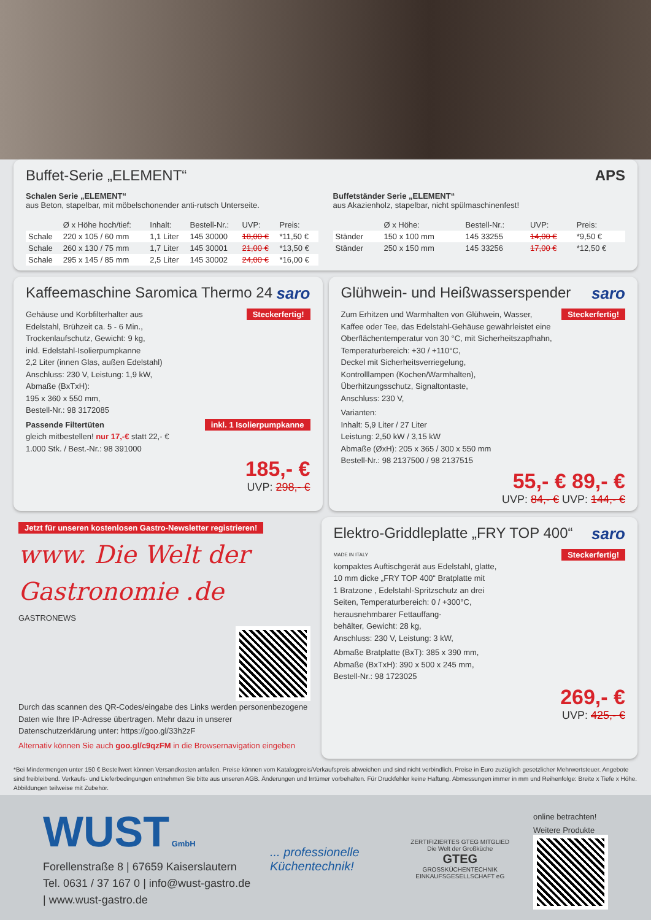Buffet-Serie „ELEMENT“ APS
Schalen Serie „ELEMENT“
aus Beton, stapelbar, mit möbelschonender anti-rutsch Unterseite.
| | Ø x Höhe hoch/tief: | Inhalt: | Bestell-Nr.: | UVP: | Preis: |
| --- | --- | --- | --- | --- | --- |
| Schale | 220 x 105 / 60 mm | 1,1 Liter | 145 30000 | 18,00 € | *11,50 € |
| Schale | 260 x 130 / 75 mm | 1,7 Liter | 145 30001 | 21,00 € | *13,50 € |
| Schale | 295 x 145 / 85 mm | 2,5 Liter | 145 30002 | 24,00 € | *16,00 € |
Buffetständer Serie „ELEMENT“
aus Akazienholz, stapelbar, nicht spülmaschinenfest!
| | Ø x Höhe: | Bestell-Nr.: | UVP: | Preis: |
| --- | --- | --- | --- | --- |
| Ständer | 150 x 100 mm | 145 33255 | 14,00 € | *9,50 € |
| Ständer | 250 x 150 mm | 145 33256 | 17,00 € | *12,50 € |
Kaffeemaschine Saromica Thermo 24 saro
Steckerfertig!
Gehäuse und Korbfilterhalter aus
Edelstahl, Brühzeit ca. 5 - 6 Min.,
Trockenlaufschutz, Gewicht: 9 kg,
inkl. Edelstahl-Isolierpumpkanne
2,2 Liter (innen Glas, außen Edelstahl)
Anschluss: 230 V, Leistung: 1,9 kW,
Abmaße (BxTxH):
195 x 360 x 550 mm,
Bestell-Nr.: 98 3172085
inkl. 1 Isolierpumpkanne
Passende Filtertüten
gleich mitbestellen! nur 17,-€ statt 22,- €
1.000 Stk. / Best.-Nr.: 98 391000
185,- €
UVP: 298,- €
Glühwein- und Heißwasserspender saro
Steckerfertig!
Zum Erhitzen und Warmhalten von Glühwein, Wasser,
Kaffee oder Tee, das Edelstahl-Gehäuse gewährleistet eine
Oberflächentemperatur von 30 °C, mit Sicherheitszapfhahn,
Temperaturbereich: +30 / +110°C,
Deckel mit Sicherheitsverriegelung,
Kontrolllampen (Kochen/Warmhalten),
Überhitzungsschutz, Signaltontaste,
Anschluss: 230 V,
Varianten:
Inhalt: 5,9 Liter / 27 Liter
Leistung: 2,50 kW / 3,15 kW
Abmaße (ØxH): 205 x 365 / 300 x 550 mm
Bestell-Nr.: 98 2137500 / 98 2137515
55,- € 89,- €
UVP: 84,- € UVP: 144,- €
Jetzt für unseren kostenlosen Gastro-Newsletter registrieren!
www. Die Welt der Gastronomie .de
GASTRONEWS
Durch das scannen des QR-Codes/eingabe des Links werden personenbezogene Daten wie Ihre IP-Adresse übertragen. Mehr dazu in unserer Datenschutzerklärung unter: https://goo.gl/33h2zF
Alternativ können Sie auch goo.gl/c9qzFM in die Browsernavigation eingeben
Elektro-Griddleplatte „FRY TOP 400“ saro
MADE IN ITALY Steckerfertig!
kompaktes Auftischgerät aus Edelstahl, glatte,
10 mm dicke „FRY TOP 400“ Bratplatte mit
1 Bratzone , Edelstahl-Spritzschutz an drei
Seiten, Temperaturbereich: 0 / +300°C,
herausnehmbarer Fettauffang-
behälter, Gewicht: 28 kg,
Anschluss: 230 V, Leistung: 3 kW,
Abmaße Bratplatte (BxT): 385 x 390 mm,
Abmaße (BxTxH): 390 x 500 x 245 mm,
Bestell-Nr.: 98 1723025
269,- €
UVP: 425,- €
*Bei Mindermengen unter 150 € Bestellwert können Versandkosten anfallen. Preise können vom Katalogpreis/Verkaufspreis abweichen und sind nicht verbindlich. Preise in Euro zuzüglich gesetzlicher Mehrwertsteuer. Angebote sind freibleibend. Verkaufs- und Lieferbedingungen entnehmen Sie bitte aus unseren AGB. Änderungen und Irrtümer vorbehalten. Für Druckfehler keine Haftung. Abmessungen immer in mm und Reihenfolge: Breite x Tiefe x Höhe. Abbildungen teilweise mit Zubehör.
WUST GmbH
Forellenstraße 8 | 67659 Kaiserslautern
Tel. 0631 / 37 167 0 | info@wust-gastro.de | www.wust-gastro.de
... professionelle Küchentechnik!
ZERTIFIZIERTES GTEG MITGLIED
Die Welt der Großküche
GTEG
GROSSKÜCHENTECHNIK EINKAUFSGESELLSCHAFT eG
online betrachten!
Weitere Produkte